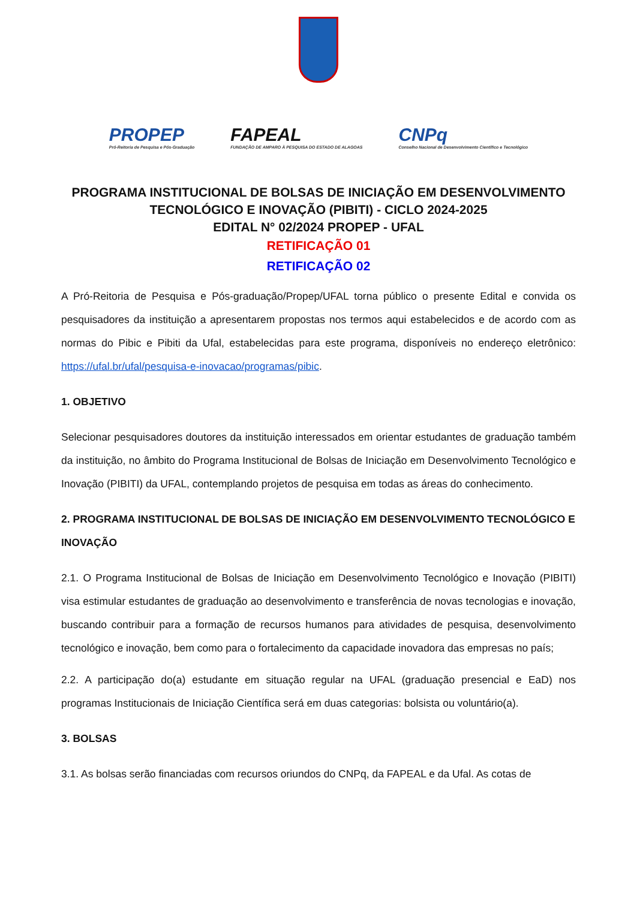PROPEP
Pró-Reitoria de Pesquisa e Pós-Graduação
FAPEAL
FUNDAÇÃO DE AMPARO À PESQUISA DO ESTADO DE ALAGOAS
CNPq
Conselho Nacional de Desenvolvimento Científico e Tecnológico
PROGRAMA INSTITUCIONAL DE BOLSAS DE INICIAÇÃO EM DESENVOLVIMENTO TECNOLÓGICO E INOVAÇÃO (PIBITI) - CICLO 2024-2025
EDITAL N° 02/2024 PROPEP - UFAL
RETIFICAÇÃO 01
RETIFICAÇÃO 02
A Pró-Reitoria de Pesquisa e Pós-graduação/Propep/UFAL torna público o presente Edital e convida os pesquisadores da instituição a apresentarem propostas nos termos aqui estabelecidos e de acordo com as normas do Pibic e Pibiti da Ufal, estabelecidas para este programa, disponíveis no endereço eletrônico: https://ufal.br/ufal/pesquisa-e-inovacao/programas/pibic.
1. OBJETIVO
Selecionar pesquisadores doutores da instituição interessados em orientar estudantes de graduação também da instituição, no âmbito do Programa Institucional de Bolsas de Iniciação em Desenvolvimento Tecnológico e Inovação (PIBITI) da UFAL, contemplando projetos de pesquisa em todas as áreas do conhecimento.
2. PROGRAMA INSTITUCIONAL DE BOLSAS DE INICIAÇÃO EM DESENVOLVIMENTO TECNOLÓGICO E INOVAÇÃO
2.1. O Programa Institucional de Bolsas de Iniciação em Desenvolvimento Tecnológico e Inovação (PIBITI) visa estimular estudantes de graduação ao desenvolvimento e transferência de novas tecnologias e inovação, buscando contribuir para a formação de recursos humanos para atividades de pesquisa, desenvolvimento tecnológico e inovação, bem como para o fortalecimento da capacidade inovadora das empresas no país;
2.2. A participação do(a) estudante em situação regular na UFAL (graduação presencial e EaD) nos programas Institucionais de Iniciação Científica será em duas categorias: bolsista ou voluntário(a).
3. BOLSAS
3.1. As bolsas serão financiadas com recursos oriundos do CNPq, da FAPEAL e da Ufal. As cotas de